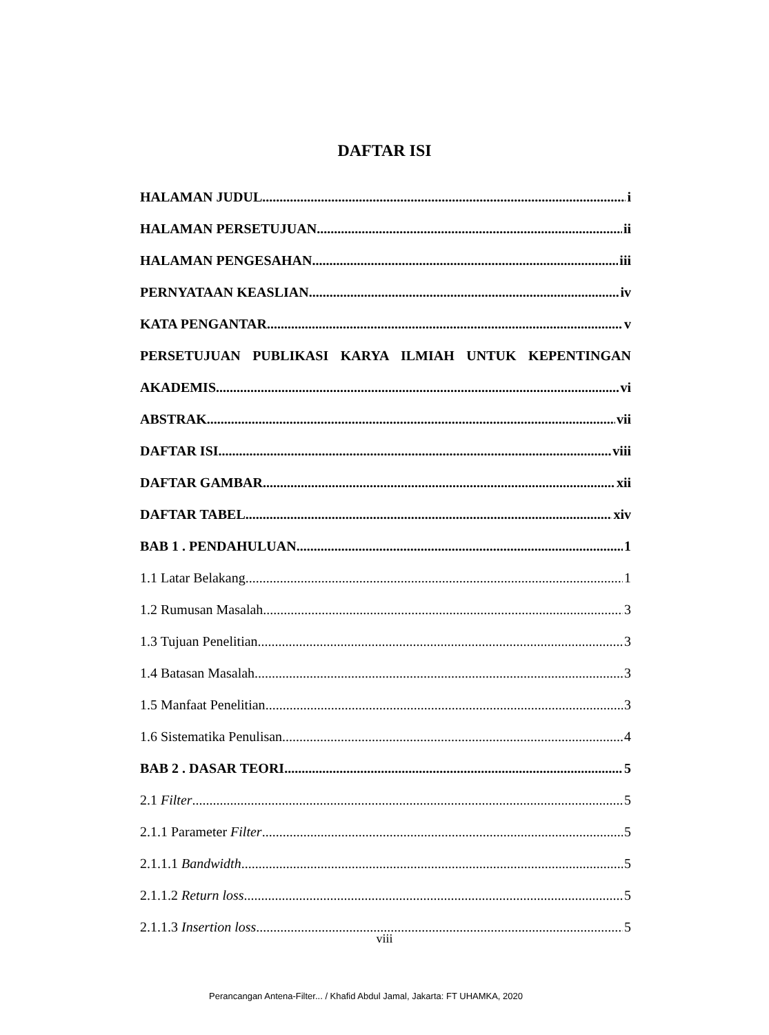DAFTAR ISI
HALAMAN JUDUL i
HALAMAN PERSETUJUAN ii
HALAMAN PENGESAHAN iii
PERNYATAAN KEASLIAN iv
KATA PENGANTAR v
PERSETUJUAN PUBLIKASI KARYA ILMIAH UNTUK KEPENTINGAN
AKADEMIS vi
ABSTRAK vii
DAFTAR ISI viii
DAFTAR GAMBAR xii
DAFTAR TABEL xiv
BAB 1 . PENDAHULUAN 1
1.1 Latar Belakang 1
1.2 Rumusan Masalah 3
1.3 Tujuan Penelitian 3
1.4 Batasan Masalah 3
1.5 Manfaat Penelitian 3
1.6 Sistematika Penulisan 4
BAB 2 . DASAR TEORI 5
2.1 Filter 5
2.1.1 Parameter Filter 5
2.1.1.1 Bandwidth 5
2.1.1.2 Return loss 5
2.1.1.3 Insertion loss 5
viii
Perancangan Antena-Filter... / Khafid Abdul Jamal, Jakarta: FT UHAMKA, 2020